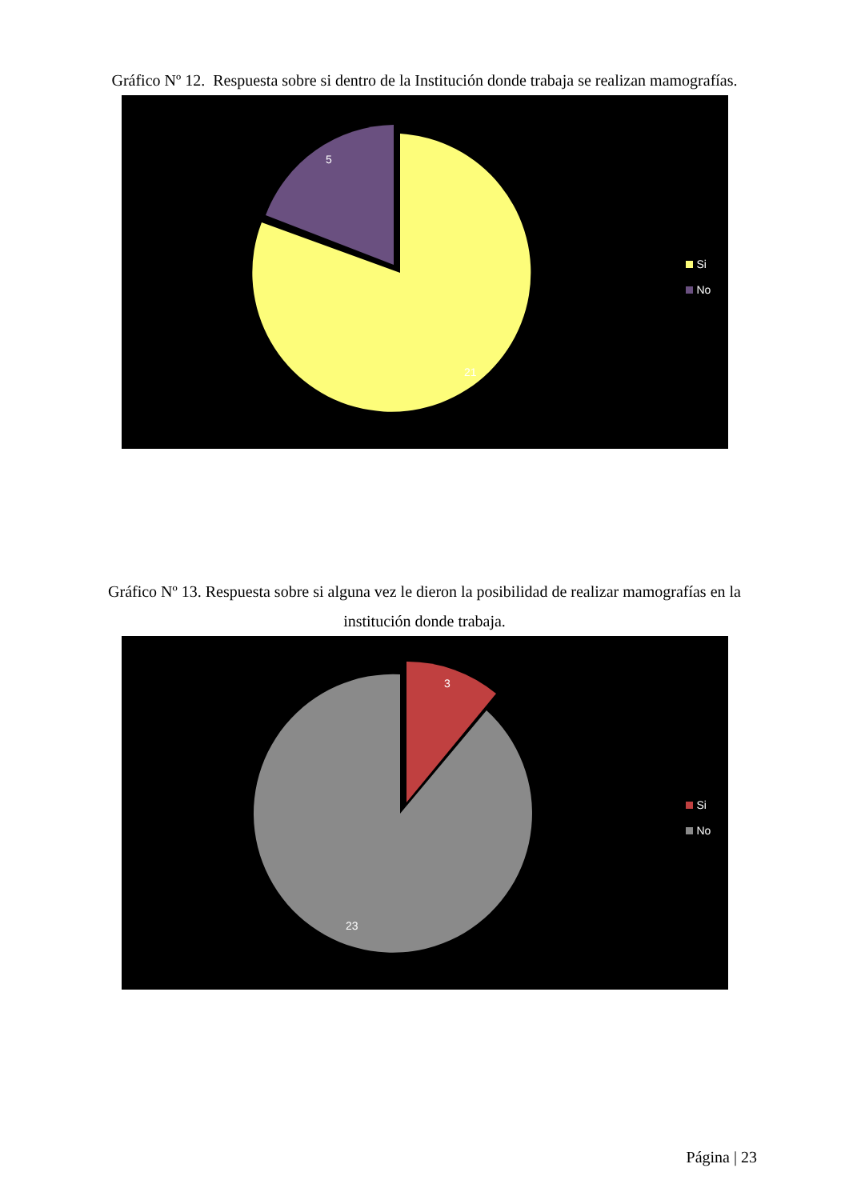Gráfico Nº 12. Respuesta sobre si dentro de la Institución donde trabaja se realizan mamografías.
5
21
Si
No
Gráfico Nº 13. Respuesta sobre si alguna vez le dieron la posibilidad de realizar mamografías en la institución donde trabaja.
3
23
Si
No
Página | 23